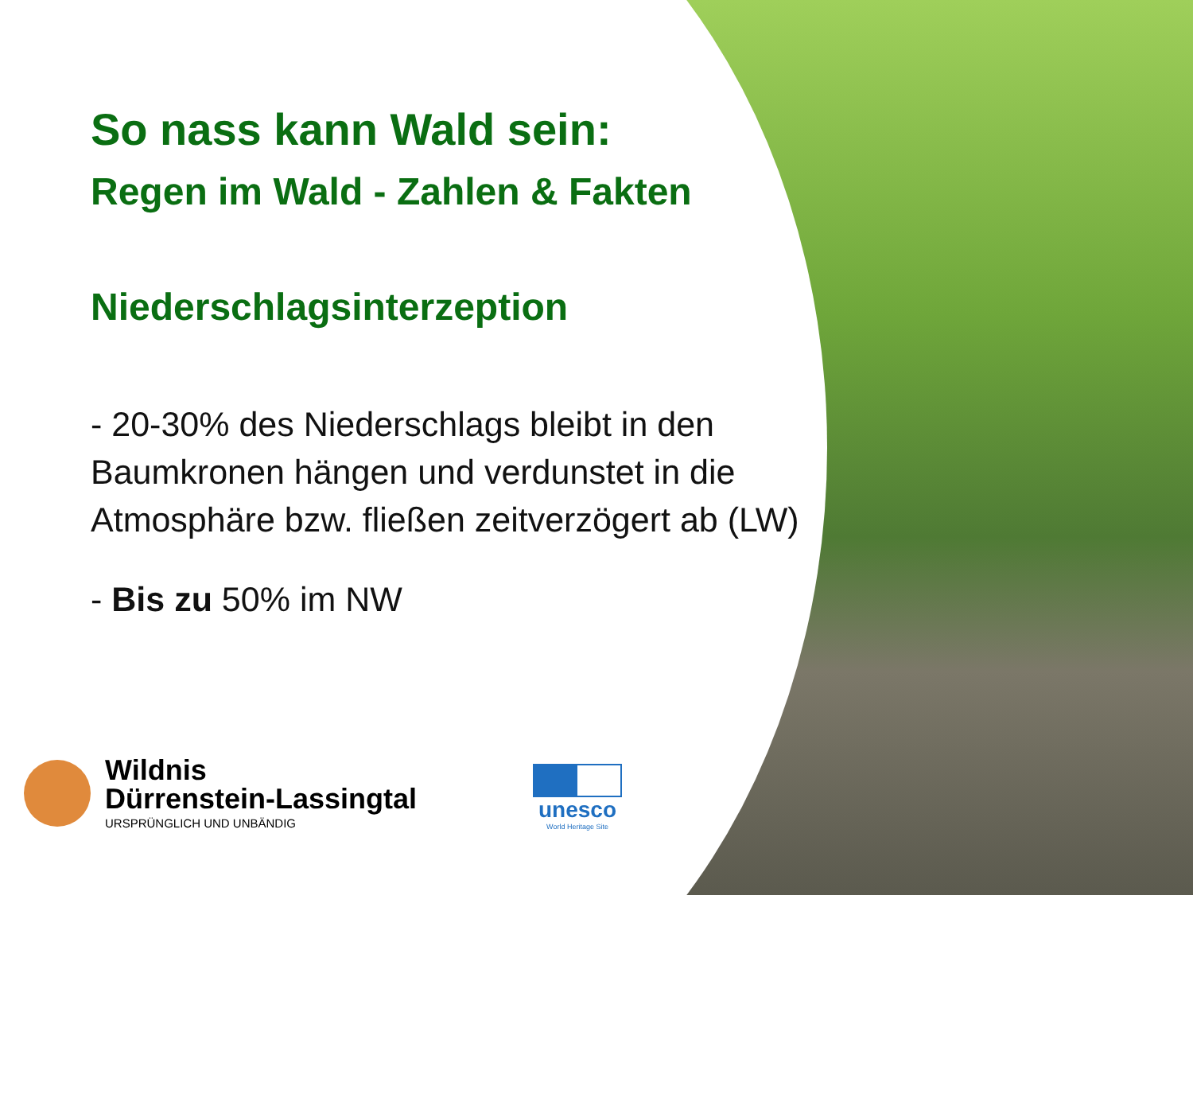So nass kann Wald sein:
Regen im Wald - Zahlen & Fakten
Niederschlagsinterzeption
- 20-30% des Niederschlags bleibt in den Baumkronen hängen und verdunstet in die Atmosphäre bzw. fließen zeitverzögert ab (LW)
- Bis zu 50% im NW
Wildnis
Dürrenstein-Lassingtal
URSPRÜNGLICH UND UNBÄNDIG
unesco
World Heritage Site